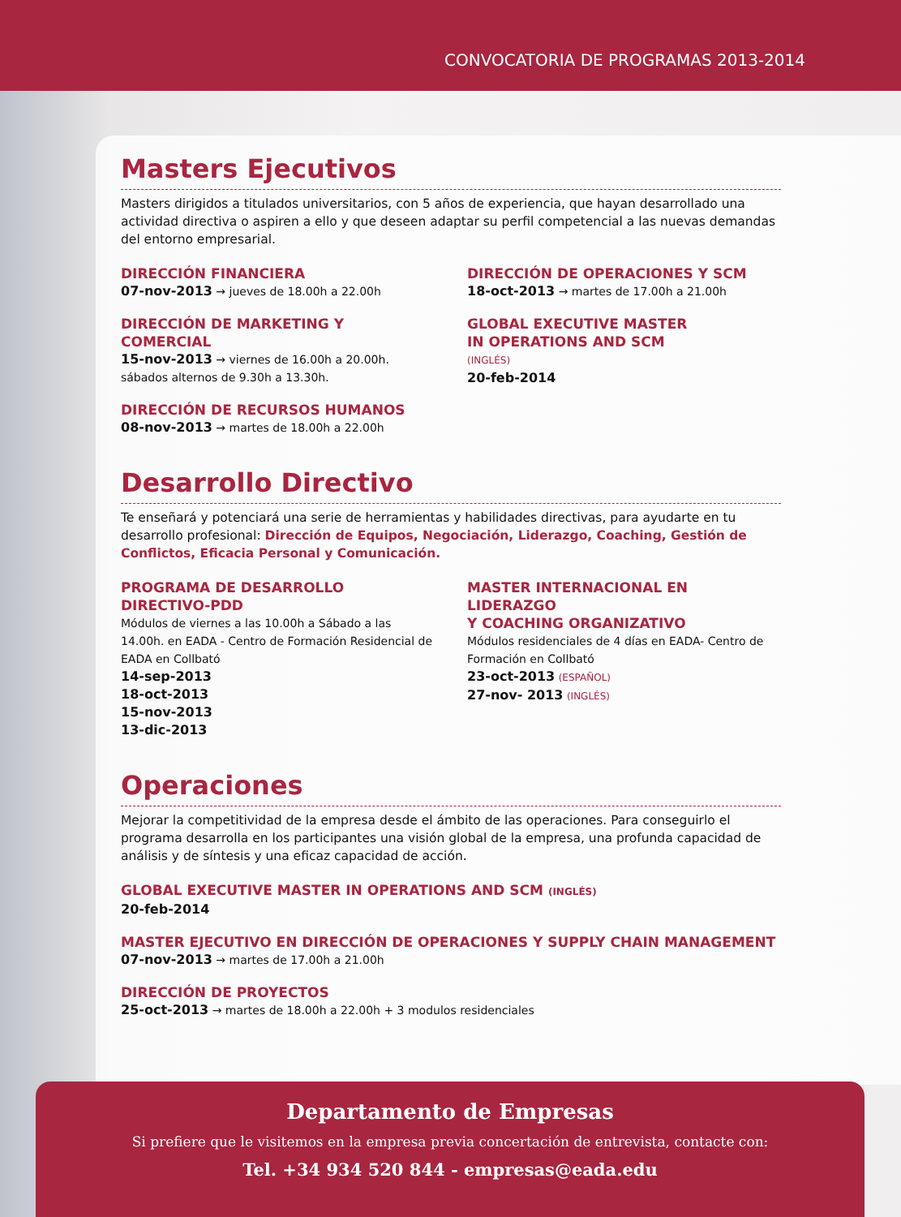CONVOCATORIA DE PROGRAMAS 2013-2014
Masters Ejecutivos
Masters dirigidos a titulados universitarios, con 5 años de experiencia, que hayan desarrollado una actividad directiva o aspiren a ello y que deseen adaptar su perfil competencial a las nuevas demandas del entorno empresarial.
DIRECCIÓN FINANCIERA
07-nov-2013 → jueves de 18.00h a 22.00h
DIRECCIÓN DE MARKETING Y COMERCIAL
15-nov-2013 → viernes de 16.00h a 20.00h.
sábados alternos de 9.30h a 13.30h.
DIRECCIÓN DE RECURSOS HUMANOS
08-nov-2013 → martes de 18.00h a 22.00h
DIRECCIÓN DE OPERACIONES Y SCM
18-oct-2013 → martes de 17.00h a 21.00h
GLOBAL EXECUTIVE MASTER
IN OPERATIONS AND SCM
(INGLÉS)
20-feb-2014
Desarrollo Directivo
Te enseñará y potenciará una serie de herramientas y habilidades directivas, para ayudarte en tu desarrollo profesional: Dirección de Equipos, Negociación, Liderazgo, Coaching, Gestión de Conflictos, Eficacia Personal y Comunicación.
PROGRAMA DE DESARROLLO
DIRECTIVO-PDD
Módulos de viernes a las 10.00h a Sábado a las 14.00h. en EADA - Centro de Formación Residencial de EADA en Collbató
14-sep-2013
18-oct-2013
15-nov-2013
13-dic-2013
MASTER INTERNACIONAL EN LIDERAZGO
Y COACHING ORGANIZATIVO
Módulos residenciales de 4 días en EADA- Centro de Formación en Collbató
23-oct-2013 (ESPAÑOL)
27-nov- 2013 (INGLÉS)
Operaciones
Mejorar la competitividad de la empresa desde el ámbito de las operaciones. Para conseguirlo el programa desarrolla en los participantes una visión global de la empresa, una profunda capacidad de análisis y de síntesis y una eficaz capacidad de acción.
GLOBAL EXECUTIVE MASTER IN OPERATIONS AND SCM (INGLÉS)
20-feb-2014
MASTER EJECUTIVO EN DIRECCIÓN DE OPERACIONES Y SUPPLY CHAIN MANAGEMENT
07-nov-2013 → martes de 17.00h a 21.00h
DIRECCIÓN DE PROYECTOS
25-oct-2013 → martes de 18.00h a 22.00h + 3 modulos residenciales
Departamento de Empresas
Si prefiere que le visitemos en la empresa previa concertación de entrevista, contacte con:
Tel. +34 934 520 844 - empresas@eada.edu